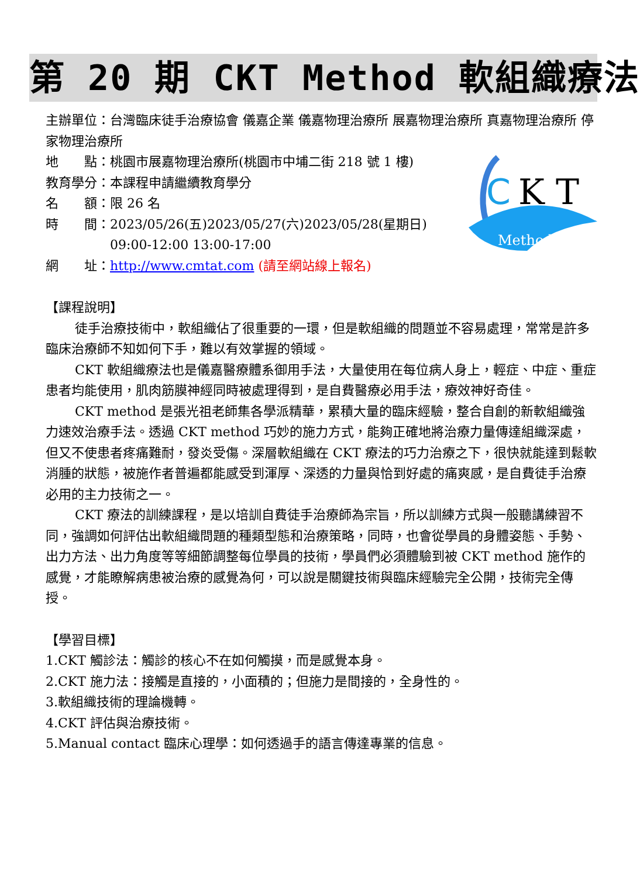第 20 期 CKT Method 軟組織療法
主辦單位：台灣臨床徒手治療協會 儀嘉企業 儀嘉物理治療所 展嘉物理治療所 真嘉物理治療所 停家物理治療所
地　　點：桃園市展嘉物理治療所(桃園市中埔二街 218 號 1 樓)
教育學分：本課程申請繼續教育學分
名　　額：限 26 名
時　　間：2023/05/26(五)2023/05/27(六)2023/05/28(星期日)
　　　　　09:00-12:00 13:00-17:00
網　　址：http://www.cmtat.com (請至網站線上報名)
C
K T
Method
【課程說明】
徒手治療技術中，軟組織佔了很重要的一環，但是軟組織的問題並不容易處理，常常是許多臨床治療師不知如何下手，難以有效掌握的領域。
CKT 軟組織療法也是儀嘉醫療體系御用手法，大量使用在每位病人身上，輕症、中症、重症患者均能使用，肌肉筋膜神經同時被處理得到，是自費醫療必用手法，療效神好奇佳。
CKT method 是張光祖老師集各學派精華，累積大量的臨床經驗，整合自創的新軟組織強力速效治療手法。透過 CKT method 巧妙的施力方式，能夠正確地將治療力量傳達組織深處，但又不使患者疼痛難耐，發炎受傷。深層軟組織在 CKT 療法的巧力治療之下，很快就能達到鬆軟消腫的狀態，被施作者普遍都能感受到渾厚、深透的力量與恰到好處的痛爽感，是自費徒手治療必用的主力技術之一。
CKT 療法的訓練課程，是以培訓自費徒手治療師為宗旨，所以訓練方式與一般聽講練習不同，強調如何評估出軟組織問題的種類型態和治療策略，同時，也會從學員的身體姿態、手勢、出力方法、出力角度等等細節調整每位學員的技術，學員們必須體驗到被 CKT method 施作的感覺，才能瞭解病患被治療的感覺為何，可以說是關鍵技術與臨床經驗完全公開，技術完全傳授。
【學習目標】
1.CKT 觸診法：觸診的核心不在如何觸摸，而是感覺本身。
2.CKT 施力法：接觸是直接的，小面積的；但施力是間接的，全身性的。
3.軟組織技術的理論機轉。
4.CKT 評估與治療技術。
5.Manual contact 臨床心理學：如何透過手的語言傳達專業的信息。